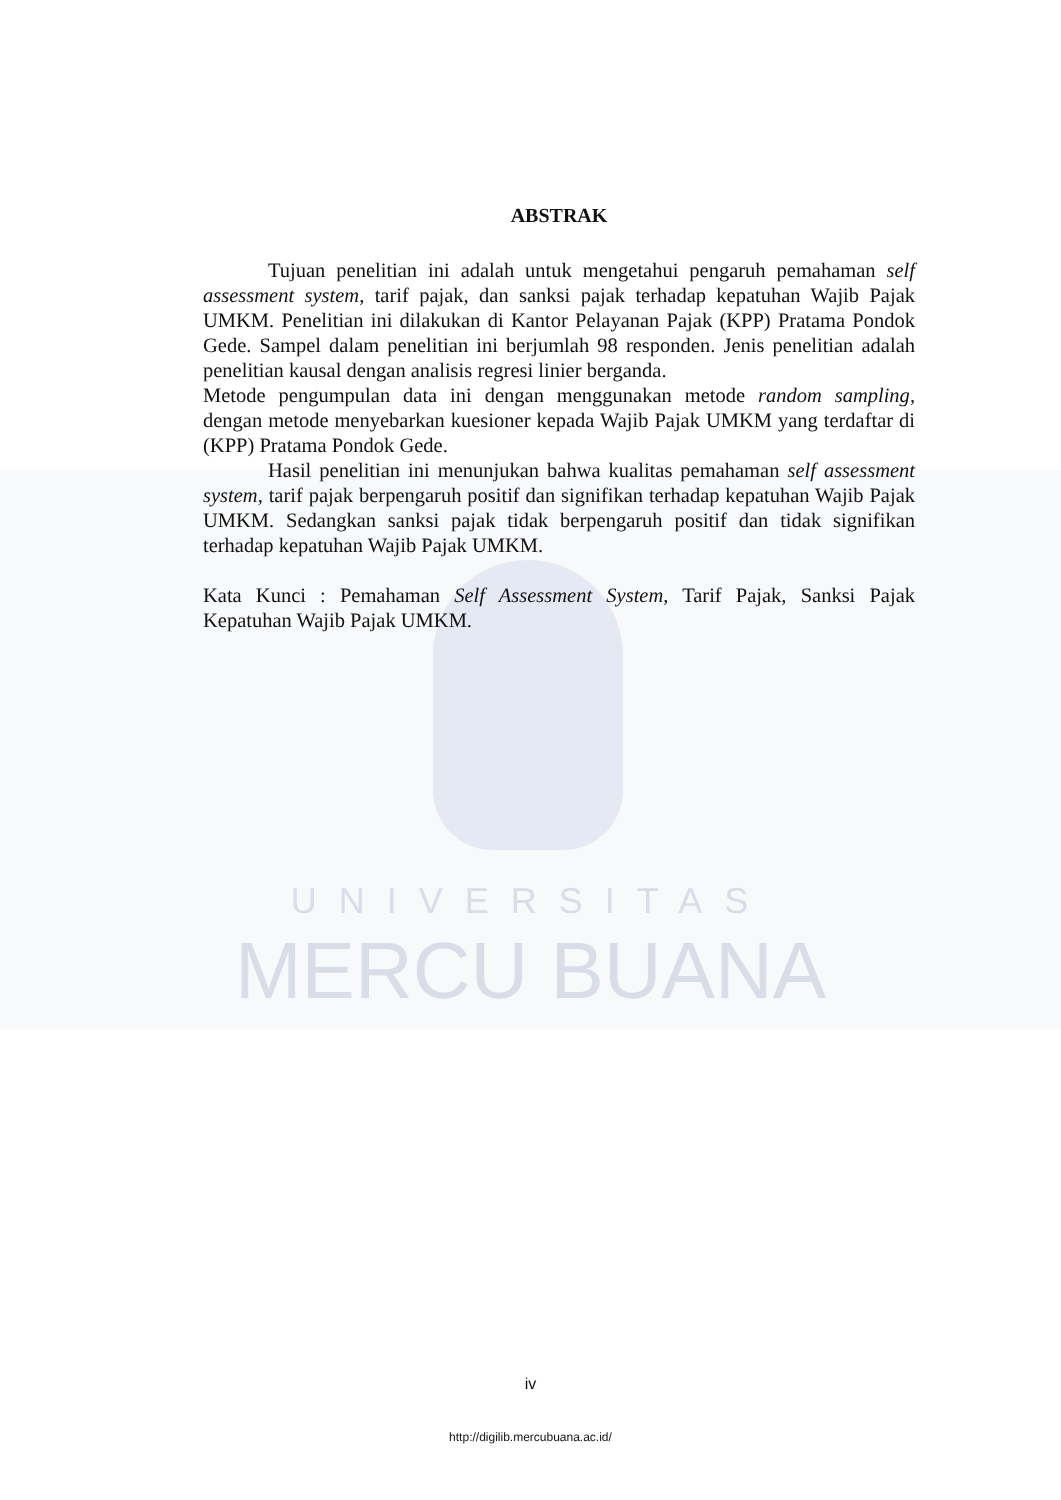ABSTRAK
Tujuan penelitian ini adalah untuk mengetahui pengaruh pemahaman self assessment system, tarif pajak, dan sanksi pajak terhadap kepatuhan Wajib Pajak UMKM. Penelitian ini dilakukan di Kantor Pelayanan Pajak (KPP) Pratama Pondok Gede. Sampel dalam penelitian ini berjumlah 98 responden. Jenis penelitian adalah penelitian kausal dengan analisis regresi linier berganda.
Metode pengumpulan data ini dengan menggunakan metode random sampling, dengan metode menyebarkan kuesioner kepada Wajib Pajak UMKM yang terdaftar di (KPP) Pratama Pondok Gede.
Hasil penelitian ini menunjukan bahwa kualitas pemahaman self assessment system, tarif pajak berpengaruh positif dan signifikan terhadap kepatuhan Wajib Pajak UMKM. Sedangkan sanksi pajak tidak berpengaruh positif dan tidak signifikan terhadap kepatuhan Wajib Pajak UMKM.
Kata Kunci : Pemahaman Self Assessment System, Tarif Pajak, Sanksi Pajak Kepatuhan Wajib Pajak UMKM.
UNIVERSITAS
MERCU BUANA
iv
http://digilib.mercubuana.ac.id/